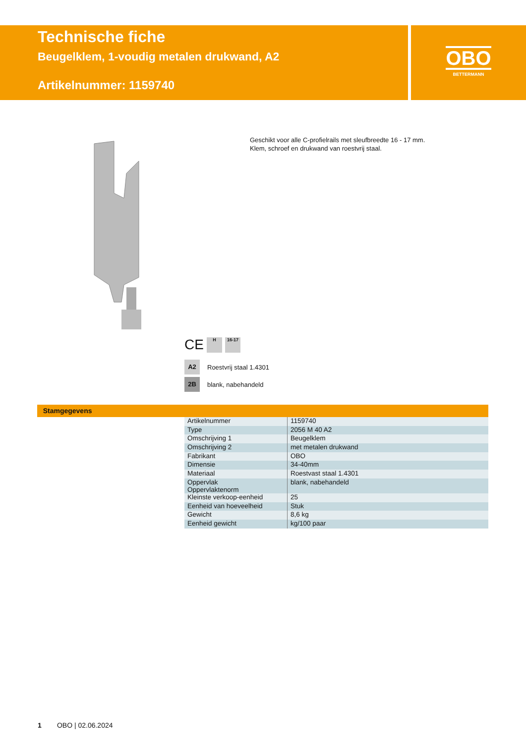Technische fiche
Beugelklem, 1-voudig metalen drukwand, A2
Artikelnummer: 1159740
OBO
BETTERMANN
Geschikt voor alle C-profielrails met sleufbreedte 16 - 17 mm.
Klem, schroef en drukwand van roestvrij staal.
CE
H 16-17
A2 Roestvrij staal 1.4301
2B blank, nabehandeld
Stamgegevens
| Artikelnummer | 1159740 |
| Type | 2056 M 40 A2 |
| Omschrijving 1 | Beugelklem |
| Omschrijving 2 | met metalen drukwand |
| Fabrikant | OBO |
| Dimensie | 34-40mm |
| Materiaal | Roestvast staal 1.4301 |
| Oppervlak Oppervlaktenorm | blank, nabehandeld |
| Kleinste verkoop-eenheid | 25 |
| Eenheid van hoeveelheid | Stuk |
| Gewicht | 8,6 kg |
| Eenheid gewicht | kg/100 paar |
1 OBO | 02.06.2024